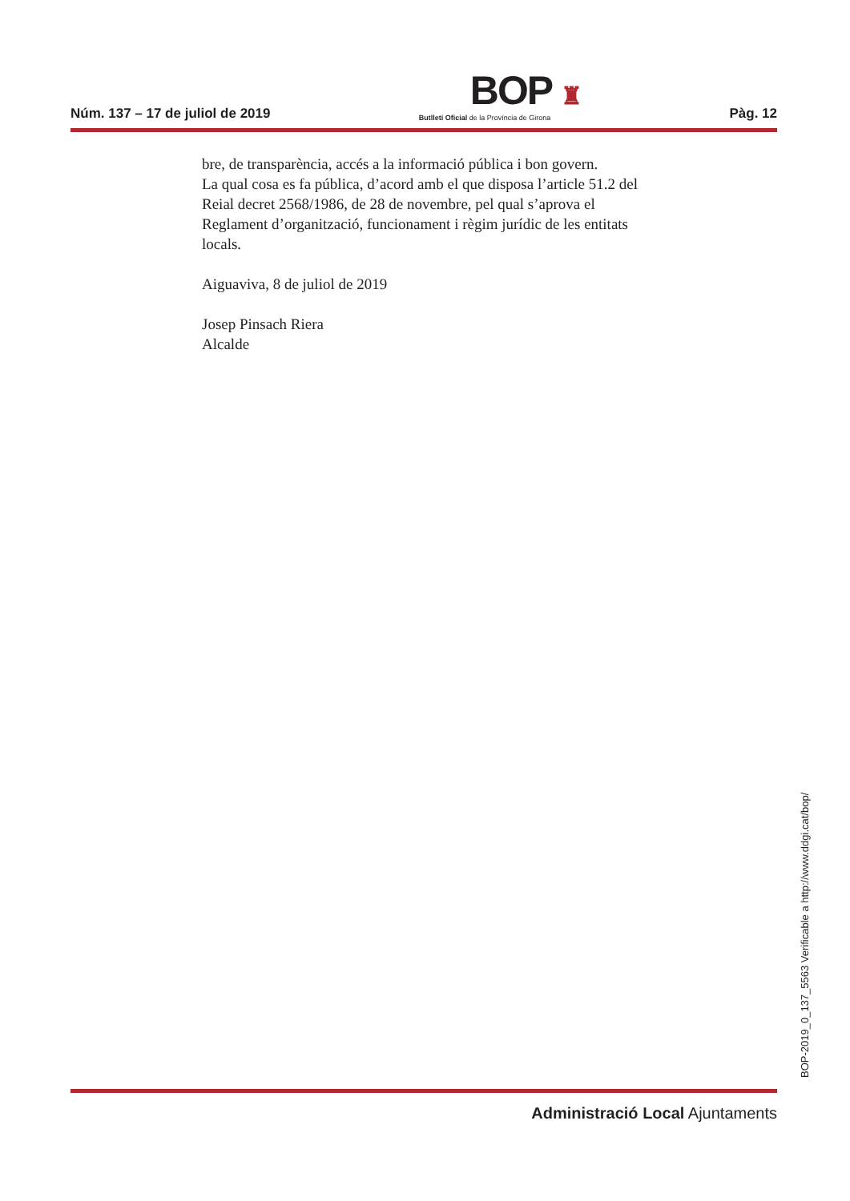Núm. 137 – 17 de juliol de 2019
BOP ♜
Butlletí Oficial de la Província de Girona
Pàg. 12
bre, de transparència, accés a la informació pública i bon govern.
La qual cosa es fa pública, d’acord amb el que disposa l’article 51.2 del Reial decret 2568/1986, de 28 de novembre, pel qual s’aprova el Reglament d’organització, funcionament i règim jurídic de les entitats locals.
Aiguaviva, 8 de juliol de 2019
Josep Pinsach Riera
Alcalde
BOP-2019_0_137_5563 Verificable a http://www.ddgi.cat/bop/
Administració Local Ajuntaments